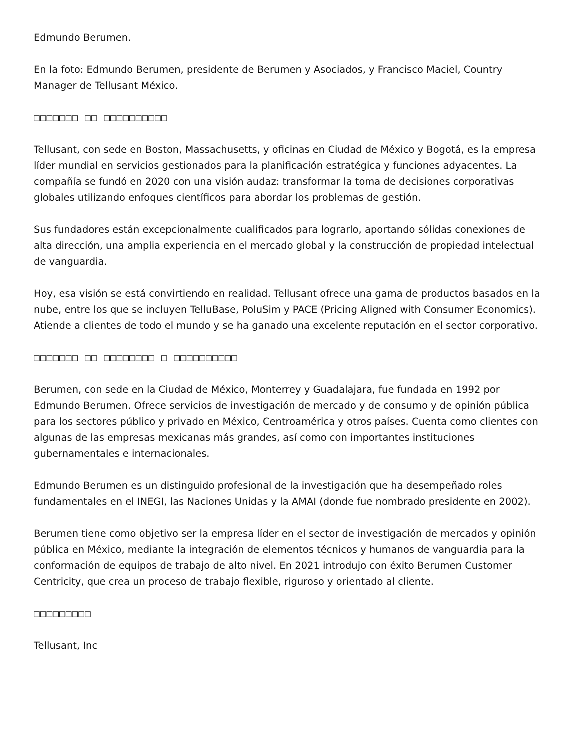Edmundo Berumen.
En la foto: Edmundo Berumen, presidente de Berumen y Asociados, y Francisco Maciel, Country Manager de Tellusant México.
□□□□□□□ □□ □□□□□□□□□□
Tellusant, con sede en Boston, Massachusetts, y oficinas en Ciudad de México y Bogotá, es la empresa líder mundial en servicios gestionados para la planificación estratégica y funciones adyacentes. La compañía se fundó en 2020 con una visión audaz: transformar la toma de decisiones corporativas globales utilizando enfoques científicos para abordar los problemas de gestión.
Sus fundadores están excepcionalmente cualificados para lograrlo, aportando sólidas conexiones de alta dirección, una amplia experiencia en el mercado global y la construcción de propiedad intelectual de vanguardia.
Hoy, esa visión se está convirtiendo en realidad. Tellusant ofrece una gama de productos basados en la nube, entre los que se incluyen TelluBase, PoluSim y PACE (Pricing Aligned with Consumer Economics). Atiende a clientes de todo el mundo y se ha ganado una excelente reputación en el sector corporativo.
□□□□□□□ □□ □□□□□□□□ □ □□□□□□□□□□
Berumen, con sede en la Ciudad de México, Monterrey y Guadalajara, fue fundada en 1992 por Edmundo Berumen. Ofrece servicios de investigación de mercado y de consumo y de opinión pública para los sectores público y privado en México, Centroamérica y otros países. Cuenta como clientes con algunas de las empresas mexicanas más grandes, así como con importantes instituciones gubernamentales e internacionales.
Edmundo Berumen es un distinguido profesional de la investigación que ha desempeñado roles fundamentales en el INEGI, las Naciones Unidas y la AMAI (donde fue nombrado presidente en 2002).
Berumen tiene como objetivo ser la empresa líder en el sector de investigación de mercados y opinión pública en México, mediante la integración de elementos técnicos y humanos de vanguardia para la conformación de equipos de trabajo de alto nivel. En 2021 introdujo con éxito Berumen Customer Centricity, que crea un proceso de trabajo flexible, riguroso y orientado al cliente.
□□□□□□□□□
Tellusant, Inc